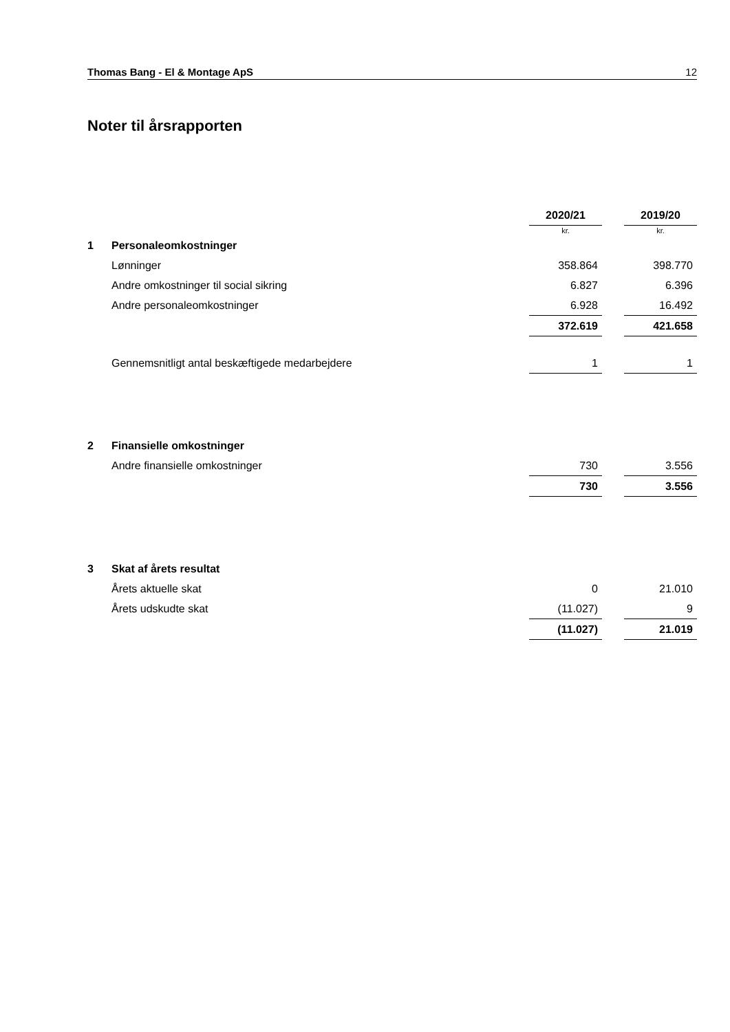Thomas Bang - El & Montage ApS 12
Noter til årsrapporten
| | | 2020/21 | | 2019/20 |
| | | kr. | | kr. |
| 1 | Personaleomkostninger | | | |
| | Lønninger | 358.864 | | 398.770 |
| | Andre omkostninger til social sikring | 6.827 | | 6.396 |
| | Andre personaleomkostninger | 6.928 | | 16.492 |
| | | 372.619 | | 421.658 |
| | Gennemsnitligt antal beskæftigede medarbejdere | 1 | | 1 |
| 2 | Finansielle omkostninger | | | |
| | Andre finansielle omkostninger | 730 | | 3.556 |
| | | 730 | | 3.556 |
| 3 | Skat af årets resultat | | | |
| | Årets aktuelle skat | 0 | | 21.010 |
| | Årets udskudte skat | (11.027) | | 9 |
| | | (11.027) | | 21.019 |